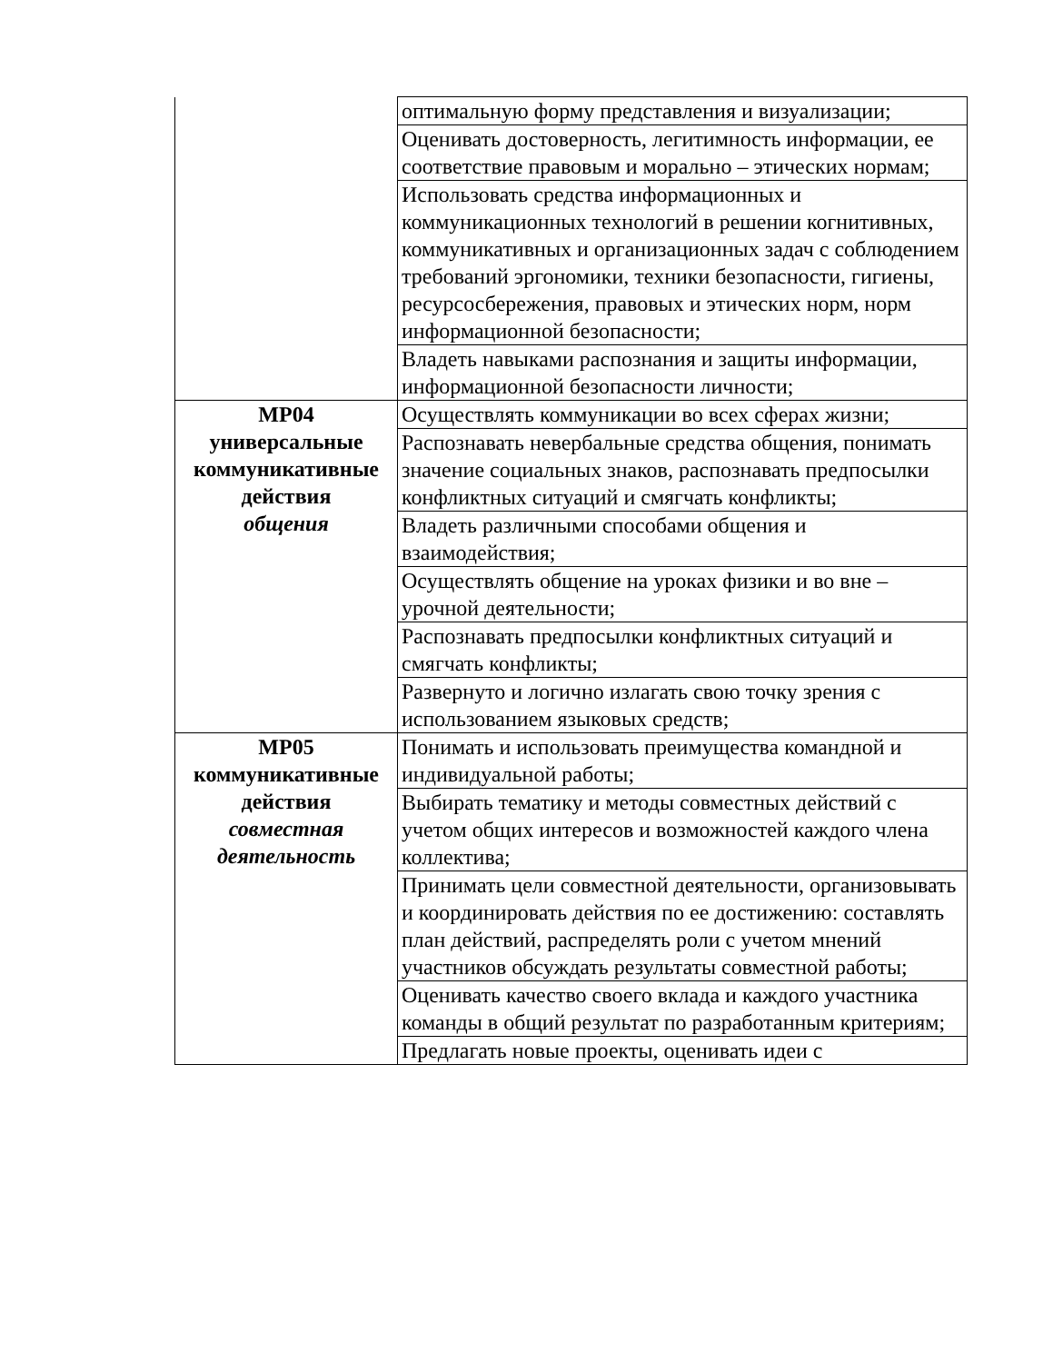| | оптимальную форму представления и визуализации; |
| | Оценивать достоверность, легитимность информации, ее соответствие правовым и морально – этических нормам; |
| | Использовать средства информационных и коммуникационных технологий в решении когнитивных, коммуникативных и организационных задач с соблюдением требований эргономики, техники безопасности, гигиены, ресурсосбережения, правовых и этических норм, норм информационной безопасности; |
| | Владеть навыками распознания и защиты информации, информационной безопасности личности; |
| МР04 универсальные коммуникативные действия общения | Осуществлять коммуникации во всех сферах жизни; |
| | Распознавать невербальные средства общения, понимать значение социальных знаков, распознавать предпосылки конфликтных ситуаций и смягчать конфликты; |
| | Владеть различными способами общения и взаимодействия; |
| | Осуществлять общение на уроках физики и во вне – урочной деятельности; |
| | Распознавать предпосылки конфликтных ситуаций и смягчать конфликты; |
| | Развернуто и логично излагать свою точку зрения с использованием языковых средств; |
| МР05 коммуникативные действия совместная деятельность | Понимать и использовать преимущества командной и индивидуальной работы; |
| | Выбирать тематику и методы совместных действий с учетом общих интересов и возможностей каждого члена коллектива; |
| | Принимать цели совместной деятельности, организовывать и координировать действия по ее достижению: составлять план действий, распределять роли с учетом мнений участников обсуждать результаты совместной работы; |
| | Оценивать качество своего вклада и каждого участника команды в общий результат по разработанным критериям; |
| | Предлагать новые проекты, оценивать идеи с |